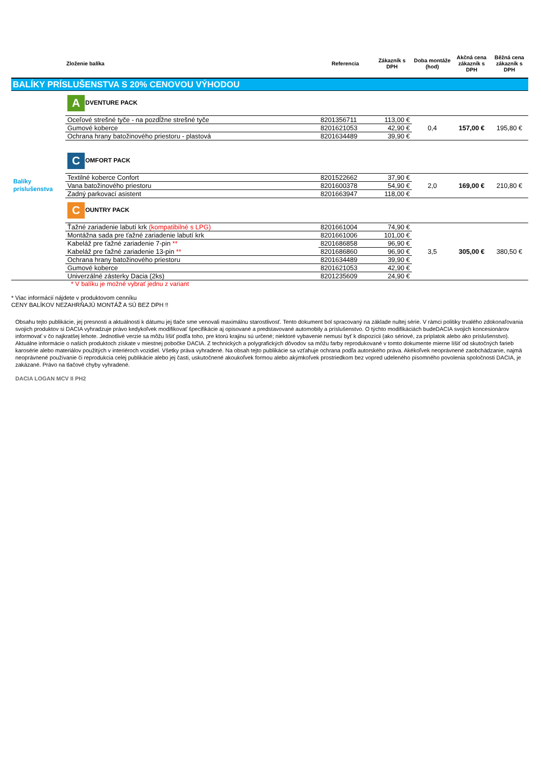| | Zloženie balíka | Referencia | Zákazník s DPH | Doba montáže (hod) | Akčná cena zákazník s DPH | Běžná cena zákazník s DPH |
| --- | --- | --- | --- | --- | --- | --- |
| BALÍKY PRÍSLUŠENSTVA S 20% CENOVOU VÝHODOU | | | | | | |
| Balíky príslušenstva | A DVENTURE PACK | | | | | |
| | Oceľové strešné tyče - na pozdĺžne strešné tyče | 8201356711 | 113,00 € | 0,4 | 157,00 € | 195,80 € |
| | Gumové koberce | 8201621053 | 42,90 € | | | |
| | Ochrana hrany batožinového priestoru - plastová | 8201634489 | 39,90 € | | | |
| | C OMFORT PACK | | | | | |
| | Textilné koberce Confort | 8201522662 | 37,90 € | 2,0 | 169,00 € | 210,80 € |
| | Vana batožinového priestoru | 8201600378 | 54,90 € | | | |
| | Zadný parkovací asistent | 8201663947 | 118,00 € | | | |
| | C OUNTRY PACK | | | | | |
| | Ťažné zariadenie labutí krk (kompatibilné s LPG) | 8201661004 | 74,90 € | 3,5 | 305,00 € | 380,50 € |
| | Montážna sada pre ťažné zariadenie labutí krk | 8201661006 | 101,00 € | | | |
| | Kabeláž pre ťažné zariadenie 7-pin ** | 8201686858 | 96,90 € | | | |
| | Kabeláž pre ťažné zariadenie 13-pin ** | 8201686860 | 96,90 € | | | |
| | Ochrana hrany batožinového priestoru | 8201634489 | 39,90 € | | | |
| | Gumové koberce | 8201621053 | 42,90 € | | | |
| | Univerzálné zásterky Dacia (2ks) | 8201235609 | 24,90 € | | | |
* V balíku je možné vybrať jednu z variant
* Viac informácií nájdete v produktovom cenníku
CENY BALÍKOV NEZAHRŇAJÚ MONTÁŽ A SÚ BEZ DPH !!
Obsahu tejto publikácie, jej presnosti a aktuálnosti k dátumu jej tlače sme venovali maximálnu starostlivosť. Tento dokument bol spracovaný na základe nultej série. V rámci politiky trvalého zdokonaľovania svojich produktov si DACIA vyhradzuje právo kedykoľvek modifikovať špecifikácie aj opisované a predstavované automobily a príslušenstvo. O týchto modifikáciách budeDACIA svojich koncesionárov informovať v čo najkratšej lehote. Jednotlivé verzie sa môžu líšiť podľa toho, pre ktorú krajinu sú určené; niektoré vybavenie nemusí byť k dispozícii (ako sériové, za príplatok alebo ako príslušenstvo). Aktuálne informácie o našich produktoch získate v miestnej pobočke DACIA. Z technických a polygrafických dôvodov sa môžu farby reprodukované v tomto dokumente mierne líšiť od skutočných farieb karosérie alebo materiálov použitých v interiéroch vozidiel. Všetky práva vyhradené. Na obsah tejto publikácie sa vzťahuje ochrana podľa autorského práva. Akékoľvek neoprávnené zaobchádzanie, najmä neoprávnené používanie či reprodukcia celej publikácie alebo jej časti, uskutočnené akoukoľvek formou alebo akýmkoľvek prostriedkom bez vopred udeleného písomného povolenia spoločnosti DACIA, je zakázané. Právo na tlačové chyby vyhradené.
DACIA LOGAN MCV II PH2